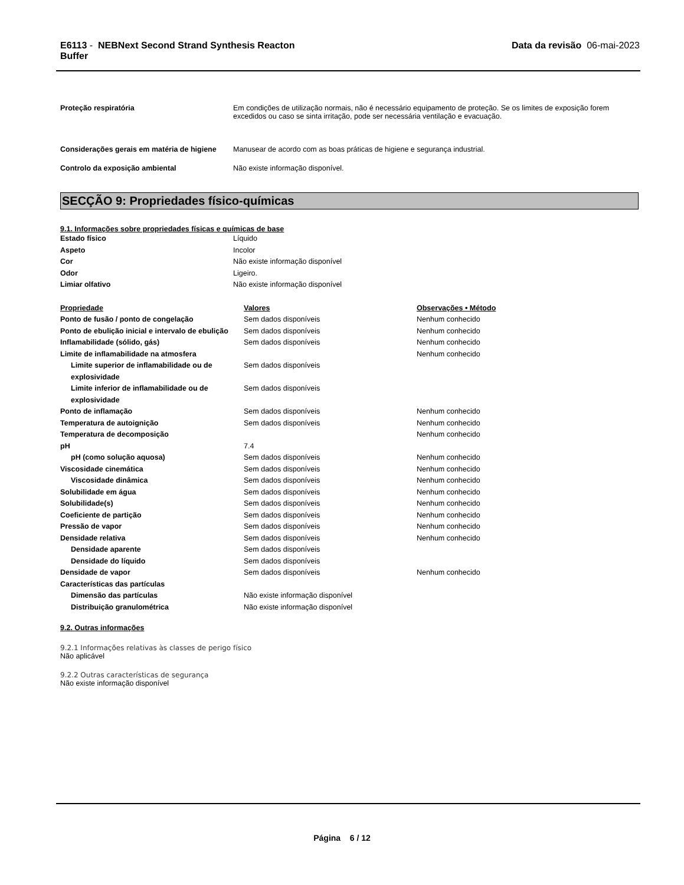E6113 - NEBNext Second Strand Synthesis Reacton
Buffer
Data da revisão 06-mai-2023
Proteção respiratória Em condições de utilização normais, não é necessário equipamento de proteção. Se os limites de exposição forem excedidos ou caso se sinta irritação, pode ser necessária ventilação e evacuação.
Considerações gerais em matéria de higiene
Manusear de acordo com as boas práticas de higiene e segurança industrial.
Controlo da exposição ambiental Não existe informação disponível.
SECÇÃO 9: Propriedades físico-químicas
9.1. Informações sobre propriedades físicas e químicas de base
| Estado físico | Líquido |
| Aspeto | Incolor |
| Cor | Não existe informação disponível |
| Odor | Ligeiro. |
| Limiar olfativo | Não existe informação disponível |
| Propriedade | Valores | Observações • Método |
| --- | --- | --- |
| Ponto de fusão / ponto de congelação | Sem dados disponíveis | Nenhum conhecido |
| Ponto de ebulição inicial e intervalo de ebulição | Sem dados disponíveis | Nenhum conhecido |
| Inflamabilidade (sólido, gás) | Sem dados disponíveis | Nenhum conhecido |
| Limite de inflamabilidade na atmosfera | | Nenhum conhecido |
| Limite superior de inflamabilidade ou de explosividade | Sem dados disponíveis | |
| Limite inferior de inflamabilidade ou de explosividade | Sem dados disponíveis | |
| Ponto de inflamação | Sem dados disponíveis | Nenhum conhecido |
| Temperatura de autoignição | Sem dados disponíveis | Nenhum conhecido |
| Temperatura de decomposição | | Nenhum conhecido |
| pH | 7.4 | |
| pH (como solução aquosa) | Sem dados disponíveis | Nenhum conhecido |
| Viscosidade cinemática | Sem dados disponíveis | Nenhum conhecido |
| Viscosidade dinâmica | Sem dados disponíveis | Nenhum conhecido |
| Solubilidade em água | Sem dados disponíveis | Nenhum conhecido |
| Solubilidade(s) | Sem dados disponíveis | Nenhum conhecido |
| Coeficiente de partição | Sem dados disponíveis | Nenhum conhecido |
| Pressão de vapor | Sem dados disponíveis | Nenhum conhecido |
| Densidade relativa | Sem dados disponíveis | Nenhum conhecido |
| Densidade aparente | Sem dados disponíveis | |
| Densidade do líquido | Sem dados disponíveis | |
| Densidade de vapor | Sem dados disponíveis | Nenhum conhecido |
| Características das partículas | | |
| Dimensão das partículas | Não existe informação disponível | |
| Distribuição granulométrica | Não existe informação disponível | |
9.2. Outras informações
9.2.1 Informações relativas às classes de perigo físico
Não aplicável
9.2.2 Outras características de segurança
Não existe informação disponível
Página 6 / 12